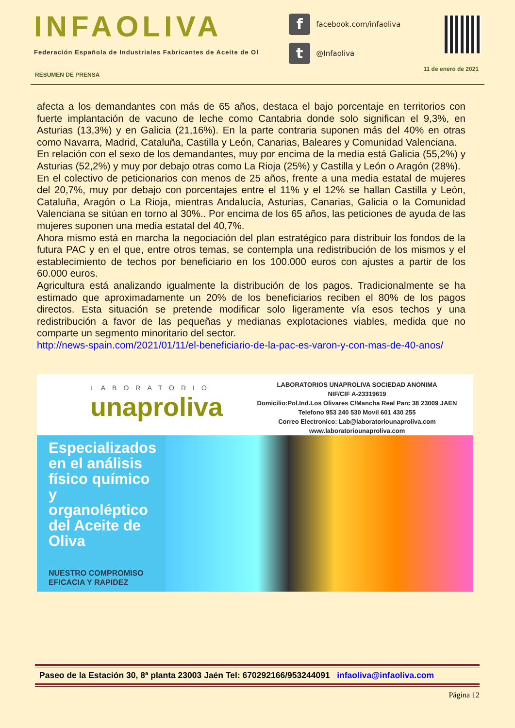INFAOLIVA
Federación Española de Industriales Fabricantes de Aceite de Ol
ffacebook.com/infaoliva
t @Infaoliva
RESUMEN DE PRENSA 11 de enero de 2021
afecta a los demandantes con más de 65 años, destaca el bajo porcentaje en territorios con fuerte implantación de vacuno de leche como Cantabria donde solo significan el 9,3%, en Asturias (13,3%) y en Galicia (21,16%). En la parte contraria suponen más del 40% en otras como Navarra, Madrid, Cataluña, Castilla y León, Canarias, Baleares y Comunidad Valenciana.
En relación con el sexo de los demandantes, muy por encima de la media está Galicia (55,2%) y Asturias (52,2%) y muy por debajo otras como La Rioja (25%) y Castilla y León o Aragón (28%).
En el colectivo de peticionarios con menos de 25 años, frente a una media estatal de mujeres del 20,7%, muy por debajo con porcentajes entre el 11% y el 12% se hallan Castilla y León, Cataluña, Aragón o La Rioja, mientras Andalucía, Asturias, Canarias, Galicia o la Comunidad Valenciana se sitúan en torno al 30%.. Por encima de los 65 años, las peticiones de ayuda de las mujeres suponen una media estatal del 40,7%.
Ahora mismo está en marcha la negociación del plan estratégico para distribuir los fondos de la futura PAC y en el que, entre otros temas, se contempla una redistribución de los mismos y el establecimiento de techos por beneficiario en los 100.000 euros con ajustes a partir de los 60.000 euros.
Agricultura está analizando igualmente la distribución de los pagos. Tradicionalmente se ha estimado que aproximadamente un 20% de los beneficiarios reciben el 80% de los pagos directos. Esta situación se pretende modificar solo ligeramente vía esos techos y una redistribución a favor de las pequeñas y medianas explotaciones viables, medida que no comparte un segmento minoritario del sector.
http://news-spain.com/2021/01/11/el-beneficiario-de-la-pac-es-varon-y-con-mas-de-40-anos/
LABORATORIO
unaproliva
LABORATORIOS UNAPROLIVA SOCIEDAD ANONIMA
NIF/CIF A-23319619
Domicilio:Pol.Ind.Los Olivares C/Mancha Real Parc 38 23009 JAEN
Telefono 953 240 530 Movil 601 430 255
Correo Electronico: Lab@laboratoriounaproliva.com
www.laboratoriounaproliva.com
Especializados en el análisis físico químico y organoléptico del Aceite de Oliva
NUESTRO COMPROMISO
EFICACIA Y RAPIDEZ
Paseo de la Estación 30, 8ª planta 23003 Jaén Tel: 670292166/953244091 infaoliva@infaoliva.com
Página 12